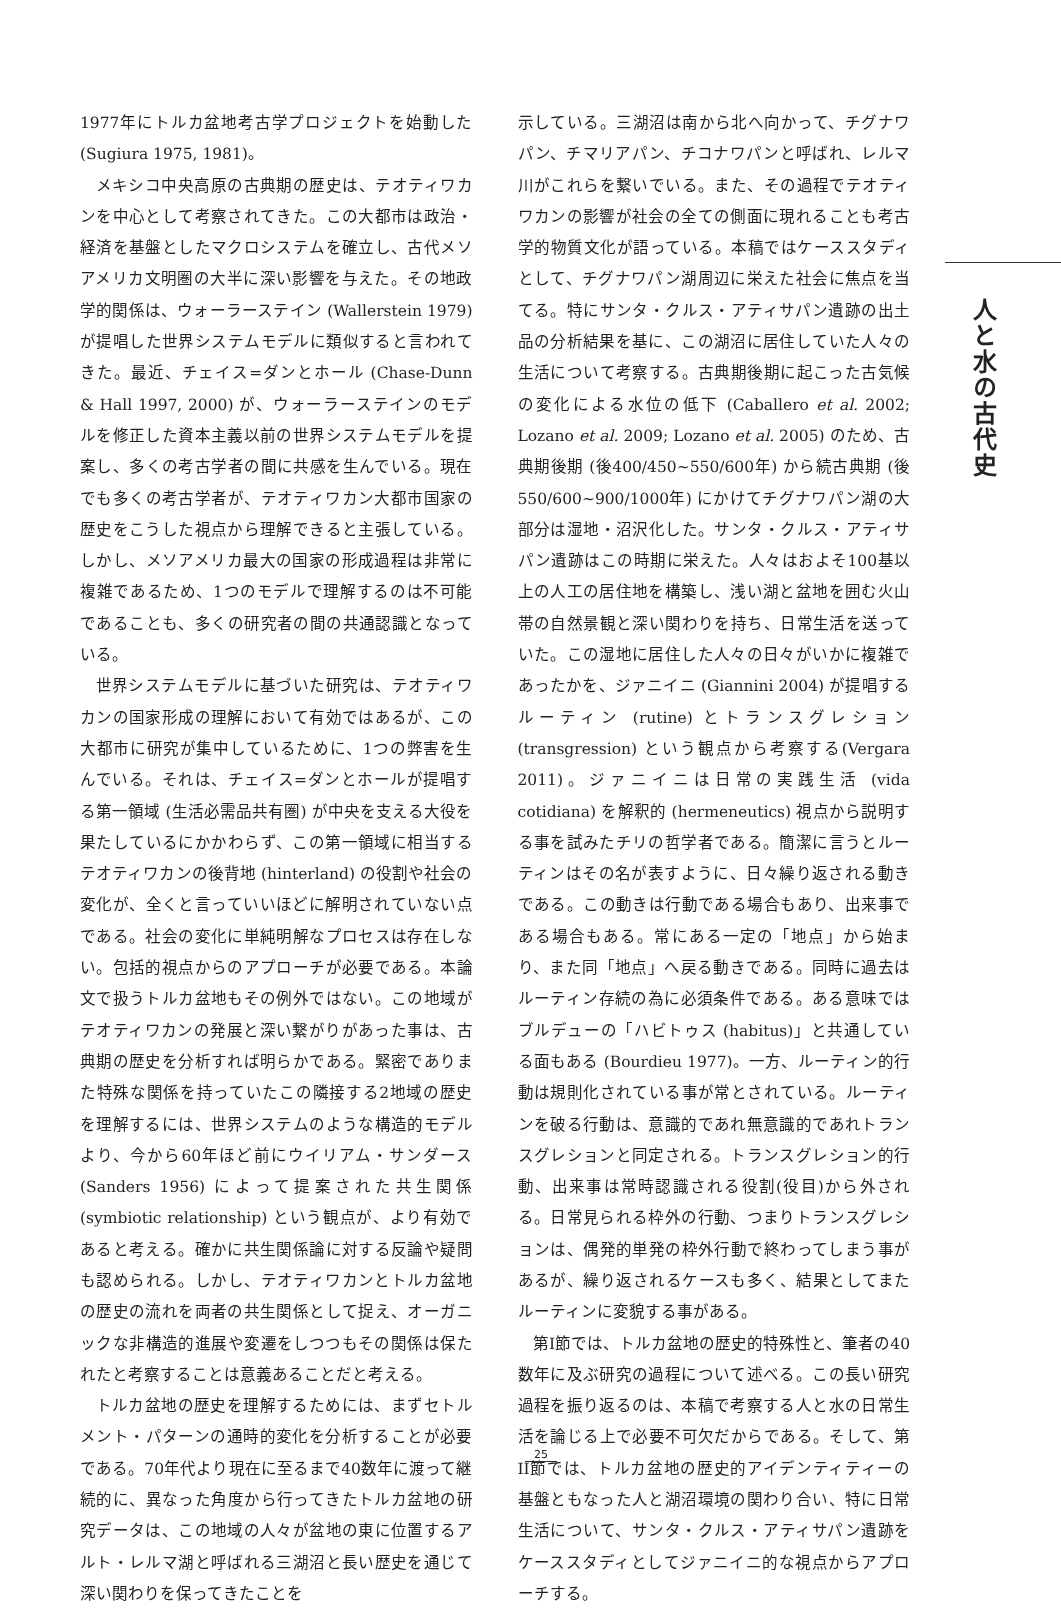1977年にトルカ盆地考古学プロジェクトを始動した(Sugiura 1975, 1981)。
メキシコ中央高原の古典期の歴史は、テオティワカンを中心として考察されてきた。この大都市は政治・経済を基盤としたマクロシステムを確立し、古代メソアメリカ文明圏の大半に深い影響を与えた。その地政学的関係は、ウォーラーステイン (Wallerstein 1979) が提唱した世界システムモデルに類似すると言われてきた。最近、チェイス=ダンとホール (Chase-Dunn & Hall 1997, 2000) が、ウォーラーステインのモデルを修正した資本主義以前の世界システムモデルを提案し、多くの考古学者の間に共感を生んでいる。現在でも多くの考古学者が、テオティワカン大都市国家の歴史をこうした視点から理解できると主張している。しかし、メソアメリカ最大の国家の形成過程は非常に複雑であるため、1つのモデルで理解するのは不可能であることも、多くの研究者の間の共通認識となっている。
世界システムモデルに基づいた研究は、テオティワカンの国家形成の理解において有効ではあるが、この大都市に研究が集中しているために、1つの弊害を生んでいる。それは、チェイス=ダンとホールが提唱する第一領域 (生活必需品共有圏) が中央を支える大役を果たしているにかかわらず、この第一領域に相当するテオティワカンの後背地 (hinterland) の役割や社会の変化が、全くと言っていいほどに解明されていない点である。社会の変化に単純明解なプロセスは存在しない。包括的視点からのアプローチが必要である。本論文で扱うトルカ盆地もその例外ではない。この地域がテオティワカンの発展と深い繋がりがあった事は、古典期の歴史を分析すれば明らかである。緊密でありまた特殊な関係を持っていたこの隣接する2地域の歴史を理解するには、世界システムのような構造的モデルより、今から60年ほど前にウイリアム・サンダース (Sanders 1956) によって提案された共生関係 (symbiotic relationship) という観点が、より有効であると考える。確かに共生関係論に対する反論や疑問も認められる。しかし、テオティワカンとトルカ盆地の歴史の流れを両者の共生関係として捉え、オーガニックな非構造的進展や変遷をしつつもその関係は保たれたと考察することは意義あることだと考える。
トルカ盆地の歴史を理解するためには、まずセトルメント・パターンの通時的変化を分析することが必要である。70年代より現在に至るまで40数年に渡って継続的に、異なった角度から行ってきたトルカ盆地の研究データは、この地域の人々が盆地の東に位置するアルト・レルマ湖と呼ばれる三湖沼と長い歴史を通じて深い関わりを保ってきたことを
示している。三湖沼は南から北へ向かって、チグナワパン、チマリアパン、チコナワパンと呼ばれ、レルマ川がこれらを繋いでいる。また、その過程でテオティワカンの影響が社会の全ての側面に現れることも考古学的物質文化が語っている。本稿ではケーススタディとして、チグナワパン湖周辺に栄えた社会に焦点を当てる。特にサンタ・クルス・アティサパン遺跡の出土品の分析結果を基に、この湖沼に居住していた人々の生活について考察する。古典期後期に起こった古気候の変化による水位の低下 (Caballero et al. 2002; Lozano et al. 2009; Lozano et al. 2005) のため、古典期後期 (後400/450~550/600年) から続古典期 (後550/600~900/1000年) にかけてチグナワパン湖の大部分は湿地・沼沢化した。サンタ・クルス・アティサパン遺跡はこの時期に栄えた。人々はおよそ100基以上の人工の居住地を構築し、浅い湖と盆地を囲む火山帯の自然景観と深い関わりを持ち、日常生活を送っていた。この湿地に居住した人々の日々がいかに複雑であったかを、ジァニイニ (Giannini 2004) が提唱するルーティン (rutine) とトランスグレション (transgression) という観点から考察する(Vergara 2011)。ジァニイニは日常の実践生活 (vida cotidiana) を解釈的 (hermeneutics) 視点から説明する事を試みたチリの哲学者である。簡潔に言うとルーティンはその名が表すように、日々繰り返される動きである。この動きは行動である場合もあり、出来事である場合もある。常にある一定の「地点」から始まり、また同「地点」へ戻る動きである。同時に過去はルーティン存続の為に必須条件である。ある意味ではブルデューの「ハビトゥス (habitus)」と共通している面もある (Bourdieu 1977)。一方、ルーティン的行動は規則化されている事が常とされている。ルーティンを破る行動は、意識的であれ無意識的であれトランスグレションと同定される。トランスグレション的行動、出来事は常時認識される役割(役目)から外される。日常見られる枠外の行動、つまりトランスグレションは、偶発的単発の枠外行動で終わってしまう事があるが、繰り返されるケースも多く、結果としてまたルーティンに変貌する事がある。
第I節では、トルカ盆地の歴史的特殊性と、筆者の40数年に及ぶ研究の過程について述べる。この長い研究過程を振り返るのは、本稿で考察する人と水の日常生活を論じる上で必要不可欠だからである。そして、第II節では、トルカ盆地の歴史的アイデンティティーの基盤ともなった人と湖沼環境の関わり合い、特に日常生活について、サンタ・クルス・アティサパン遺跡をケーススタディとしてジァニイニ的な視点からアプローチする。
人と水の古代史
25